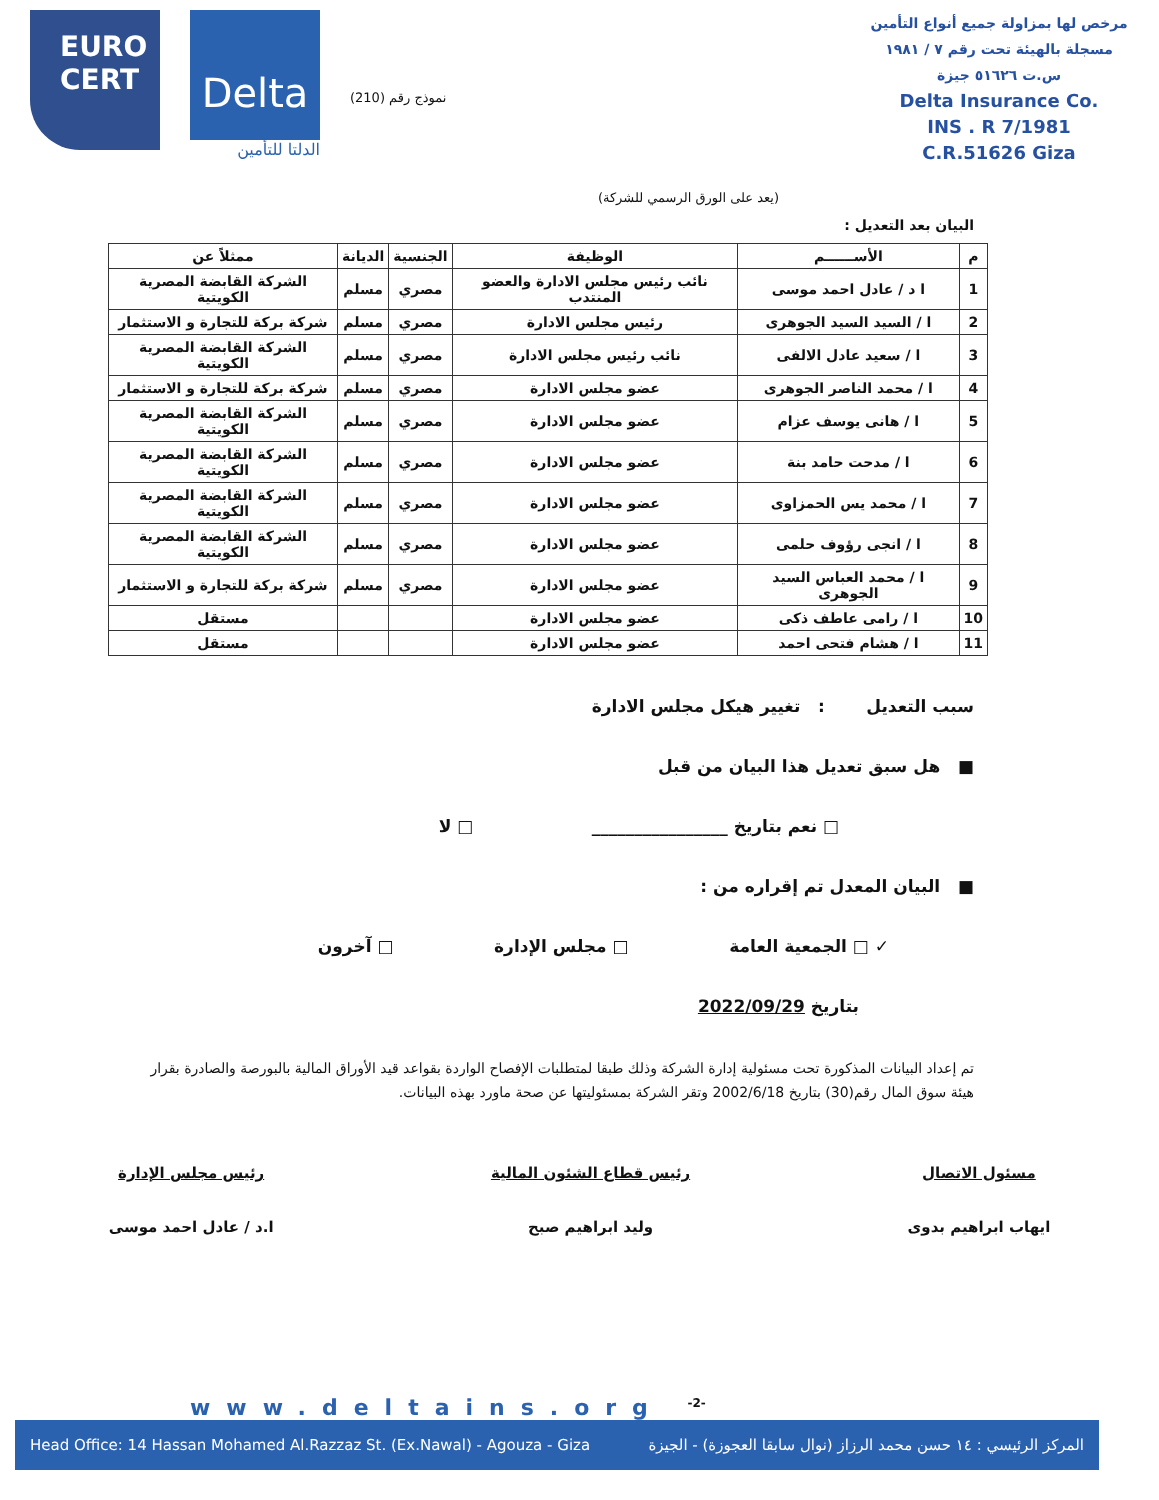EURO
CERT
Delta
الدلتا للتأمين
نموذج رقم (210)
مرخص لها بمزاولة جميع أنواع التأمين
مسجلة بالهيئة تحت رقم ٧ / ١٩٨١
س.ت ٥١٦٢٦ جيزة
Delta Insurance Co.
INS . R 7/1981
C.R.51626 Giza
(يعد على الورق الرسمي للشركة)
البيان بعد التعديل :
| م | الأســــــم | الوظيفة | الجنسية | الديانة | ممثلاً عن |
| --- | --- | --- | --- | --- | --- |
| 1 | ا د / عادل احمد موسى | نائب رئيس مجلس الادارة والعضو المنتدب | مصري | مسلم | الشركة القابضة المصرية الكويتية |
| 2 | ا / السيد السيد الجوهرى | رئيس مجلس الادارة | مصري | مسلم | شركة بركة للتجارة و الاستثمار |
| 3 | ا / سعيد عادل الالفى | نائب رئيس مجلس الادارة | مصري | مسلم | الشركة القابضة المصرية الكويتية |
| 4 | ا / محمد الناصر الجوهرى | عضو مجلس الادارة | مصري | مسلم | شركة بركة للتجارة و الاستثمار |
| 5 | ا / هانى يوسف عزام | عضو مجلس الادارة | مصري | مسلم | الشركة القابضة المصرية الكويتية |
| 6 | ا / مدحت حامد بنة | عضو مجلس الادارة | مصري | مسلم | الشركة القابضة المصرية الكويتية |
| 7 | ا / محمد يس الحمزاوى | عضو مجلس الادارة | مصري | مسلم | الشركة القابضة المصرية الكويتية |
| 8 | ا / انجى رؤوف حلمى | عضو مجلس الادارة | مصري | مسلم | الشركة القابضة المصرية الكويتية |
| 9 | ا / محمد العباس السيد الجوهرى | عضو مجلس الادارة | مصري | مسلم | شركة بركة للتجارة و الاستثمار |
| 10 | ا / رامى عاطف ذكى | عضو مجلس الادارة | | | مستقل |
| 11 | ا / هشام فتحى احمد | عضو مجلس الادارة | | | مستقل |
سبب التعديل : تغيير هيكل مجلس الادارة
■ هل سبق تعديل هذا البيان من قبل
□ نعم بتاريخ ________________ □ لا
■ البيان المعدل تم إقراره من :
✓ □ الجمعية العامة □ مجلس الإدارة □ آخرون
بتاريخ 2022/09/29
تم إعداد البيانات المذكورة تحت مسئولية إدارة الشركة وذلك طبقا لمتطلبات الإفصاح الواردة بقواعد قيد الأوراق المالية بالبورصة والصادرة بقرار هيئة سوق المال رقم(30) بتاريخ 2002/6/18 وتقر الشركة بمسئوليتها عن صحة ماورد بهذه البيانات.
مسئول الاتصال
ايهاب ابراهيم بدوى
رئيس قطاع الشئون المالية
وليد ابراهيم صبح
رئيس مجلس الإدارة
ا.د / عادل احمد موسى
www.deltains.org <sup>-2-</sup>
Head Office: 14 Hassan Mohamed Al.Razzaz St. (Ex.Nawal) - Agouza - Giza المركز الرئيسي : ١٤ حسن محمد الرزاز (نوال سابقا العجوزة) - الجيزة